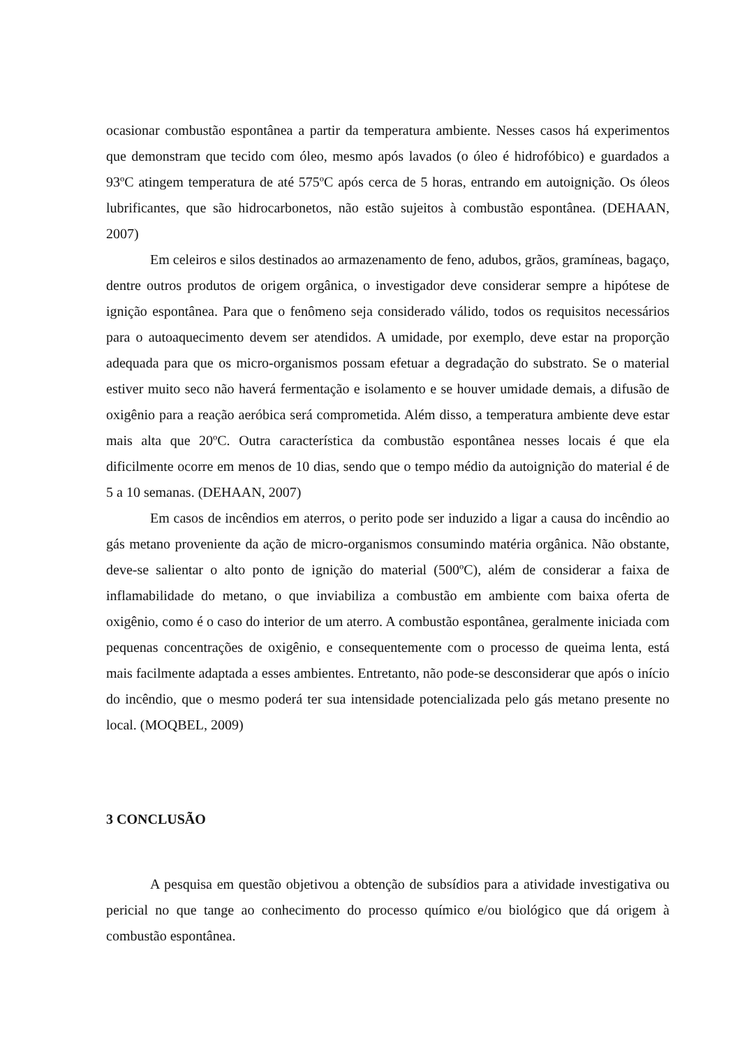ocasionar combustão espontânea a partir da temperatura ambiente. Nesses casos há experimentos que demonstram que tecido com óleo, mesmo após lavados (o óleo é hidrofóbico) e guardados a 93ºC atingem temperatura de até 575ºC após cerca de 5 horas, entrando em autoignição. Os óleos lubrificantes, que são hidrocarbonetos, não estão sujeitos à combustão espontânea. (DEHAAN, 2007)
Em celeiros e silos destinados ao armazenamento de feno, adubos, grãos, gramíneas, bagaço, dentre outros produtos de origem orgânica, o investigador deve considerar sempre a hipótese de ignição espontânea. Para que o fenômeno seja considerado válido, todos os requisitos necessários para o autoaquecimento devem ser atendidos. A umidade, por exemplo, deve estar na proporção adequada para que os micro-organismos possam efetuar a degradação do substrato. Se o material estiver muito seco não haverá fermentação e isolamento e se houver umidade demais, a difusão de oxigênio para a reação aeróbica será comprometida. Além disso, a temperatura ambiente deve estar mais alta que 20ºC. Outra característica da combustão espontânea nesses locais é que ela dificilmente ocorre em menos de 10 dias, sendo que o tempo médio da autoignição do material é de 5 a 10 semanas. (DEHAAN, 2007)
Em casos de incêndios em aterros, o perito pode ser induzido a ligar a causa do incêndio ao gás metano proveniente da ação de micro-organismos consumindo matéria orgânica. Não obstante, deve-se salientar o alto ponto de ignição do material (500ºC), além de considerar a faixa de inflamabilidade do metano, o que inviabiliza a combustão em ambiente com baixa oferta de oxigênio, como é o caso do interior de um aterro. A combustão espontânea, geralmente iniciada com pequenas concentrações de oxigênio, e consequentemente com o processo de queima lenta, está mais facilmente adaptada a esses ambientes. Entretanto, não pode-se desconsiderar que após o início do incêndio, que o mesmo poderá ter sua intensidade potencializada pelo gás metano presente no local. (MOQBEL, 2009)
3 CONCLUSÃO
A pesquisa em questão objetivou a obtenção de subsídios para a atividade investigativa ou pericial no que tange ao conhecimento do processo químico e/ou biológico que dá origem à combustão espontânea.